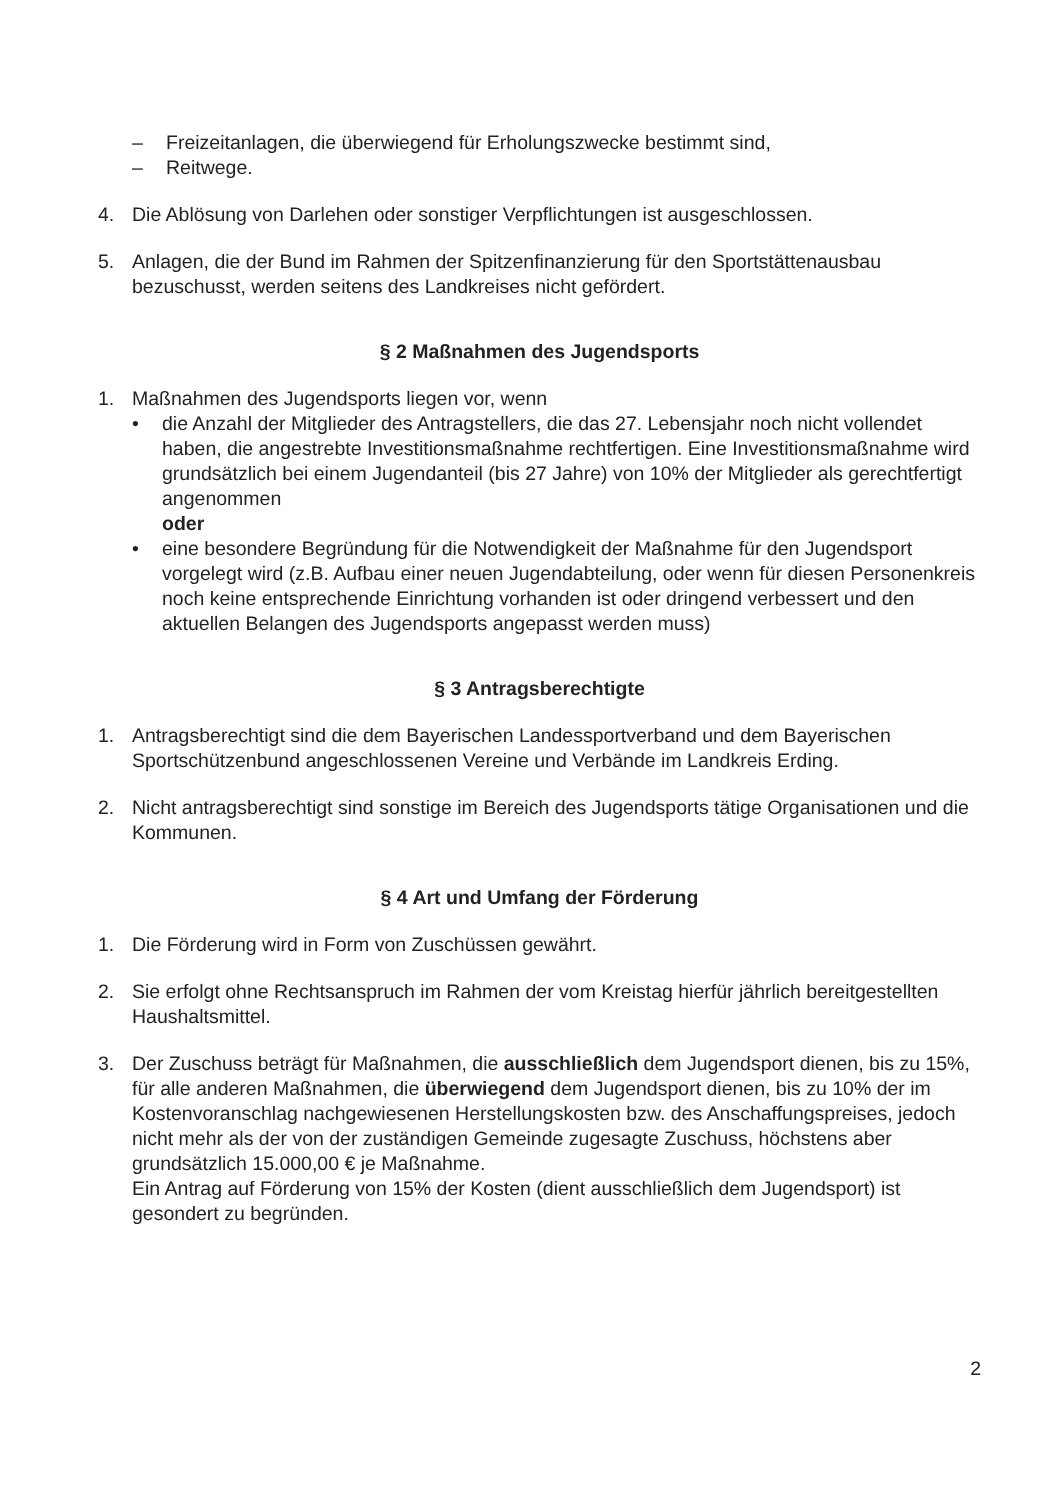– Freizeitanlagen, die überwiegend für Erholungszwecke bestimmt sind,
– Reitwege.
4. Die Ablösung von Darlehen oder sonstiger Verpflichtungen ist ausgeschlossen.
5. Anlagen, die der Bund im Rahmen der Spitzenfinanzierung für den Sportstättenausbau bezuschusst, werden seitens des Landkreises nicht gefördert.
§ 2 Maßnahmen des Jugendsports
1. Maßnahmen des Jugendsports liegen vor, wenn
• die Anzahl der Mitglieder des Antragstellers, die das 27. Lebensjahr noch nicht vollendet haben, die angestrebte Investitionsmaßnahme rechtfertigen. Eine Investitionsmaßnahme wird grundsätzlich bei einem Jugendanteil (bis 27 Jahre) von 10% der Mitglieder als gerechtfertigt angenommen
oder
• eine besondere Begründung für die Notwendigkeit der Maßnahme für den Jugendsport vorgelegt wird (z.B. Aufbau einer neuen Jugendabteilung, oder wenn für diesen Personenkreis noch keine entsprechende Einrichtung vorhanden ist oder dringend verbessert und den aktuellen Belangen des Jugendsports angepasst werden muss)
§ 3 Antragsberechtigte
1. Antragsberechtigt sind die dem Bayerischen Landessportverband und dem Bayerischen Sportschützenbund angeschlossenen Vereine und Verbände im Landkreis Erding.
2. Nicht antragsberechtigt sind sonstige im Bereich des Jugendsports tätige Organisationen und die Kommunen.
§ 4 Art und Umfang der Förderung
1. Die Förderung wird in Form von Zuschüssen gewährt.
2. Sie erfolgt ohne Rechtsanspruch im Rahmen der vom Kreistag hierfür jährlich bereitgestellten Haushaltsmittel.
3. Der Zuschuss beträgt für Maßnahmen, die ausschließlich dem Jugendsport dienen, bis zu 15%, für alle anderen Maßnahmen, die überwiegend dem Jugendsport dienen, bis zu 10% der im Kostenvoranschlag nachgewiesenen Herstellungskosten bzw. des Anschaffungspreises, jedoch nicht mehr als der von der zuständigen Gemeinde zugesagte Zuschuss, höchstens aber grundsätzlich 15.000,00 € je Maßnahme.
Ein Antrag auf Förderung von 15% der Kosten (dient ausschließlich dem Jugendsport) ist gesondert zu begründen.
2